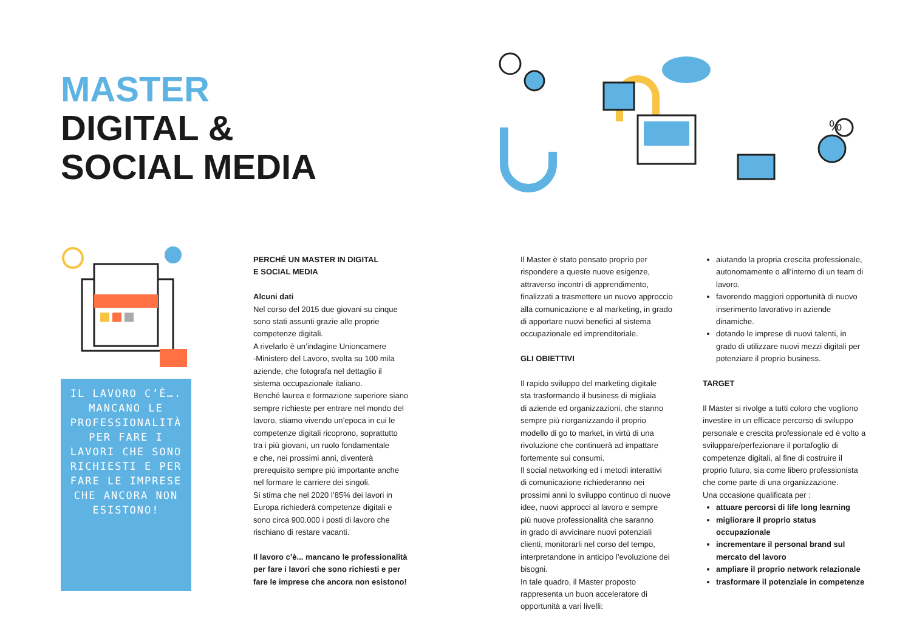MASTER
DIGITAL &
SOCIAL MEDIA
%
IL LAVORO C’È…. MANCANO LE PROFESSIONALITÀ PER FARE I LAVORI CHE SONO RICHIESTI E PER FARE LE IMPRESE CHE ANCORA NON ESISTONO!
PERCHÉ UN MASTER IN DIGITAL
E SOCIAL MEDIA
Alcuni dati
Nel corso del 2015 due giovani su cinque
sono stati assunti grazie alle proprie
competenze digitali.
A rivelarlo è un’indagine Unioncamere
-Ministero del Lavoro, svolta su 100 mila
aziende, che fotografa nel dettaglio il
sistema occupazionale italiano.
Benché laurea e formazione superiore siano
sempre richieste per entrare nel mondo del
lavoro, stiamo vivendo un’epoca in cui le
competenze digitali ricoprono, soprattutto
tra i più giovani, un ruolo fondamentale
e che, nei prossimi anni, diventerà
prerequisito sempre più importante anche
nel formare le carriere dei singoli.
Si stima che nel 2020 l’85% dei lavori in
Europa richiederà competenze digitali e
sono circa 900.000 i posti di lavoro che
rischiano di restare vacanti.
Il lavoro c’è... mancano le professionalità
per fare i lavori che sono richiesti e per
fare le imprese che ancora non esistono!
Il Master è stato pensato proprio per
rispondere a queste nuove esigenze,
attraverso incontri di apprendimento,
finalizzati a trasmettere un nuovo approccio
alla comunicazione e al marketing, in grado
di apportare nuovi benefici al sistema
occupazionale ed imprenditoriale.
GLI OBIETTIVI
Il rapido sviluppo del marketing digitale
sta trasformando il business di migliaia
di aziende ed organizzazioni, che stanno
sempre più riorganizzando il proprio
modello di go to market, in virtù di una
rivoluzione che continuerà ad impattare
fortemente sui consumi.
Il social networking ed i metodi interattivi
di comunicazione richiederanno nei
prossimi anni lo sviluppo continuo di nuove
idee, nuovi approcci al lavoro e sempre
più nuove professionalità che saranno
in grado di avvicinare nuovi potenziali
clienti, monitorarli nel corso del tempo,
interpretandone in anticipo l’evoluzione dei
bisogni.
In tale quadro, il Master proposto
rappresenta un buon acceleratore di
opportunità a vari livelli:
aiutando la propria crescita professionale, autonomamente o all’interno di un team di lavoro.
favorendo maggiori opportunità di nuovo inserimento lavorativo in aziende dinamiche.
dotando le imprese di nuovi talenti, in grado di utilizzare nuovi mezzi digitali per potenziare il proprio business.
TARGET
Il Master si rivolge a tutti coloro che vogliono investire in un efficace percorso di sviluppo personale e crescita professionale ed è volto a sviluppare/perfezionare il portafoglio di competenze digitali, al fine di costruire il proprio futuro, sia come libero professionista che come parte di una organizzazione.
Una occasione qualificata per :
attuare percorsi di life long learning
migliorare il proprio status occupazionale
incrementare il personal brand sul mercato del lavoro
ampliare il proprio network relazionale
trasformare il potenziale in competenze